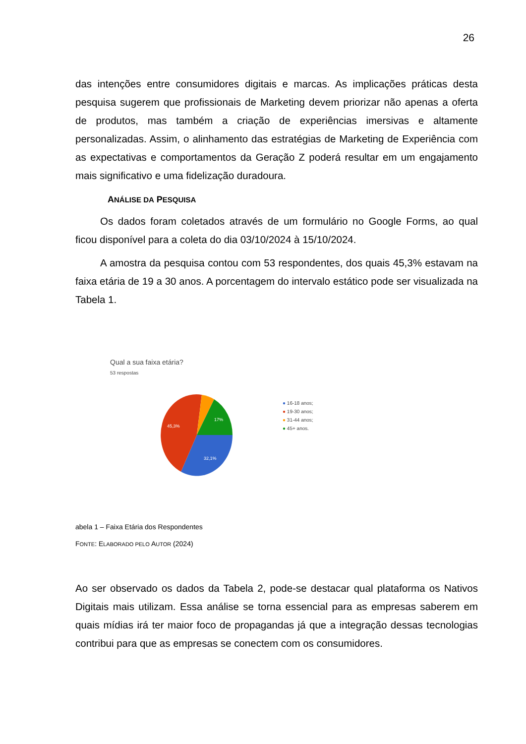26
das intenções entre consumidores digitais e marcas. As implicações práticas desta pesquisa sugerem que profissionais de Marketing devem priorizar não apenas a oferta de produtos, mas também a criação de experiências imersivas e altamente personalizadas. Assim, o alinhamento das estratégias de Marketing de Experiência com as expectativas e comportamentos da Geração Z poderá resultar em um engajamento mais significativo e uma fidelização duradoura.
ANÁLISE DA PESQUISA
Os dados foram coletados através de um formulário no Google Forms, ao qual ficou disponível para a coleta do dia 03/10/2024 à 15/10/2024.
A amostra da pesquisa contou com 53 respondentes, dos quais 45,3% estavam na faixa etária de 19 a 30 anos. A porcentagem do intervalo estático pode ser visualizada na Tabela 1.
Qual a sua faixa etária?
53 respostas
45,3%
17%
32,1%
● 16-18 anos;
● 19-30 anos;
● 31-44 anos;
● 45+ anos.
abela 1 – Faixa Etária dos Respondentes
FONTE: ELABORADO PELO AUTOR (2024)
Ao ser observado os dados da Tabela 2, pode-se destacar qual plataforma os Nativos Digitais mais utilizam. Essa análise se torna essencial para as empresas saberem em quais mídias irá ter maior foco de propagandas já que a integração dessas tecnologias contribui para que as empresas se conectem com os consumidores.